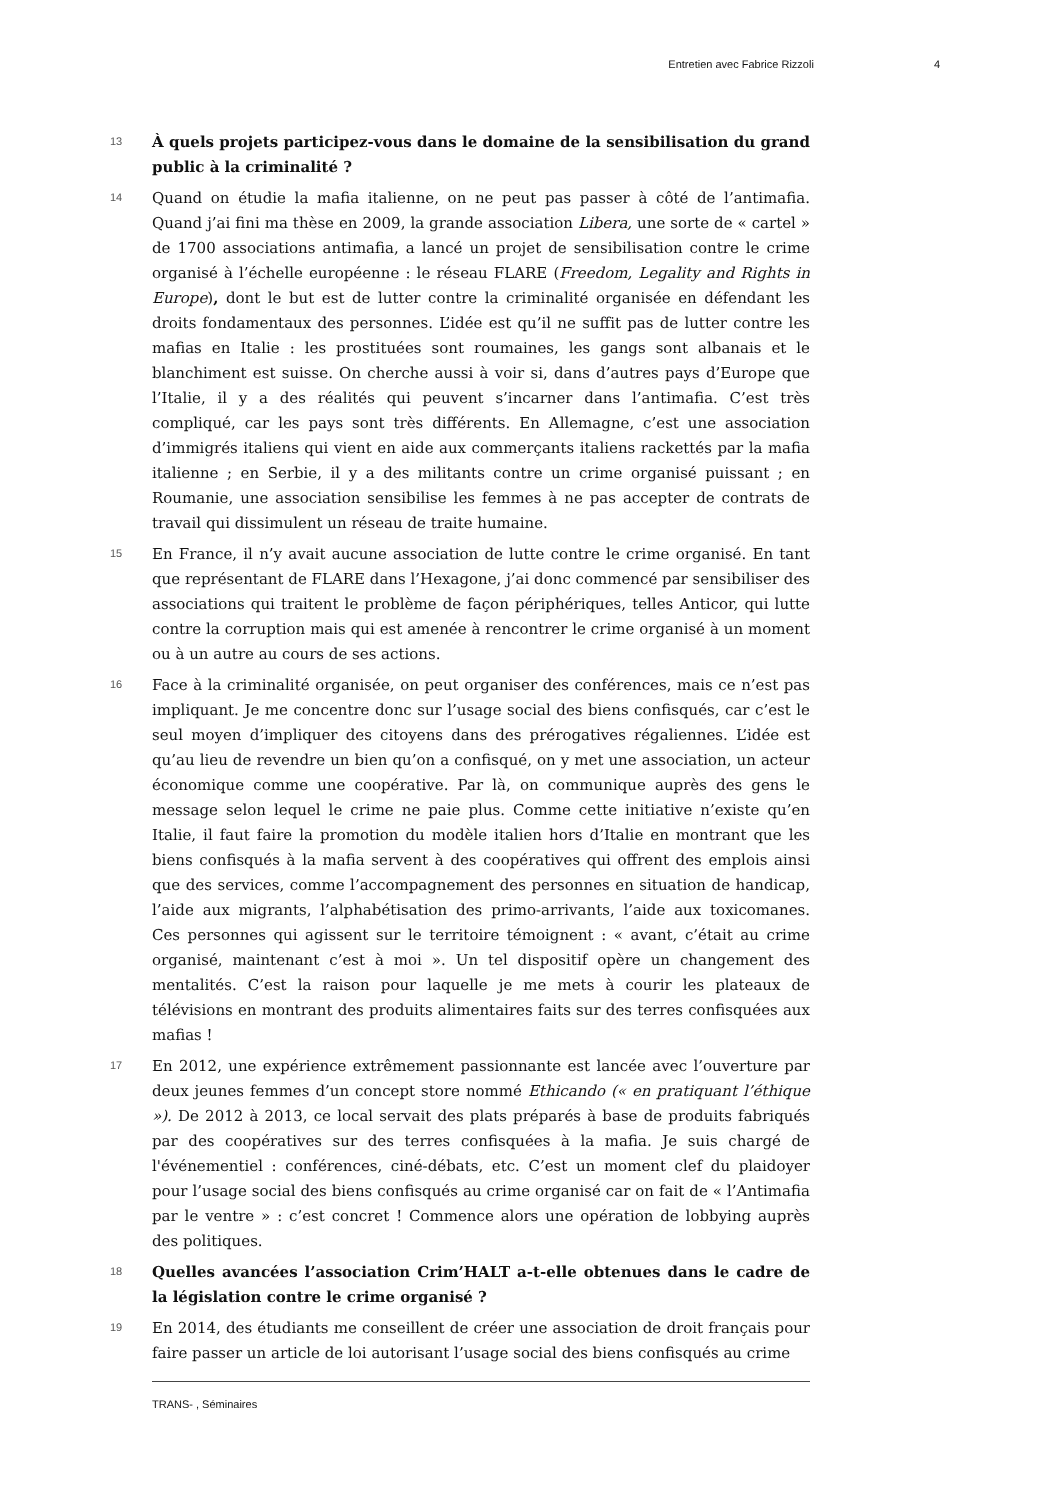Entretien avec Fabrice Rizzoli 4
13
À quels projets participez-vous dans le domaine de la sensibilisation du grand public à la criminalité ?
14
Quand on étudie la mafia italienne, on ne peut pas passer à côté de l’antimafia. Quand j’ai fini ma thèse en 2009, la grande association Libera, une sorte de « cartel » de 1700 associations antimafia, a lancé un projet de sensibilisation contre le crime organisé à l’échelle européenne : le réseau FLARE (Freedom, Legality and Rights in Europe), dont le but est de lutter contre la criminalité organisée en défendant les droits fondamentaux des personnes. L’idée est qu’il ne suffit pas de lutter contre les mafias en Italie : les prostituées sont roumaines, les gangs sont albanais et le blanchiment est suisse. On cherche aussi à voir si, dans d’autres pays d’Europe que l’Italie, il y a des réalités qui peuvent s’incarner dans l’antimafia. C’est très compliqué, car les pays sont très différents. En Allemagne, c’est une association d’immigrés italiens qui vient en aide aux commerçants italiens rackettés par la mafia italienne ; en Serbie, il y a des militants contre un crime organisé puissant ; en Roumanie, une association sensibilise les femmes à ne pas accepter de contrats de travail qui dissimulent un réseau de traite humaine.
15
En France, il n’y avait aucune association de lutte contre le crime organisé. En tant que représentant de FLARE dans l’Hexagone, j’ai donc commencé par sensibiliser des associations qui traitent le problème de façon périphériques, telles Anticor, qui lutte contre la corruption mais qui est amenée à rencontrer le crime organisé à un moment ou à un autre au cours de ses actions.
16
Face à la criminalité organisée, on peut organiser des conférences, mais ce n’est pas impliquant. Je me concentre donc sur l’usage social des biens confisqués, car c’est le seul moyen d’impliquer des citoyens dans des prérogatives régaliennes. L’idée est qu’au lieu de revendre un bien qu’on a confisqué, on y met une association, un acteur économique comme une coopérative. Par là, on communique auprès des gens le message selon lequel le crime ne paie plus. Comme cette initiative n’existe qu’en Italie, il faut faire la promotion du modèle italien hors d’Italie en montrant que les biens confisqués à la mafia servent à des coopératives qui offrent des emplois ainsi que des services, comme l’accompagnement des personnes en situation de handicap, l’aide aux migrants, l’alphabétisation des primo-arrivants, l’aide aux toxicomanes. Ces personnes qui agissent sur le territoire témoignent : « avant, c’était au crime organisé, maintenant c’est à moi ». Un tel dispositif opère un changement des mentalités. C’est la raison pour laquelle je me mets à courir les plateaux de télévisions en montrant des produits alimentaires faits sur des terres confisquées aux mafias !
17
En 2012, une expérience extrêmement passionnante est lancée avec l’ouverture par deux jeunes femmes d’un concept store nommé Ethicando (« en pratiquant l’éthique »). De 2012 à 2013, ce local servait des plats préparés à base de produits fabriqués par des coopératives sur des terres confisquées à la mafia. Je suis chargé de l'événementiel : conférences, ciné-débats, etc. C’est un moment clef du plaidoyer pour l’usage social des biens confisqués au crime organisé car on fait de « l’Antimafia par le ventre » : c’est concret ! Commence alors une opération de lobbying auprès des politiques.
18
Quelles avancées l’association Crim’HALT a-t-elle obtenues dans le cadre de la législation contre le crime organisé ?
19
En 2014, des étudiants me conseillent de créer une association de droit français pour faire passer un article de loi autorisant l’usage social des biens confisqués au crime
TRANS- , Séminaires